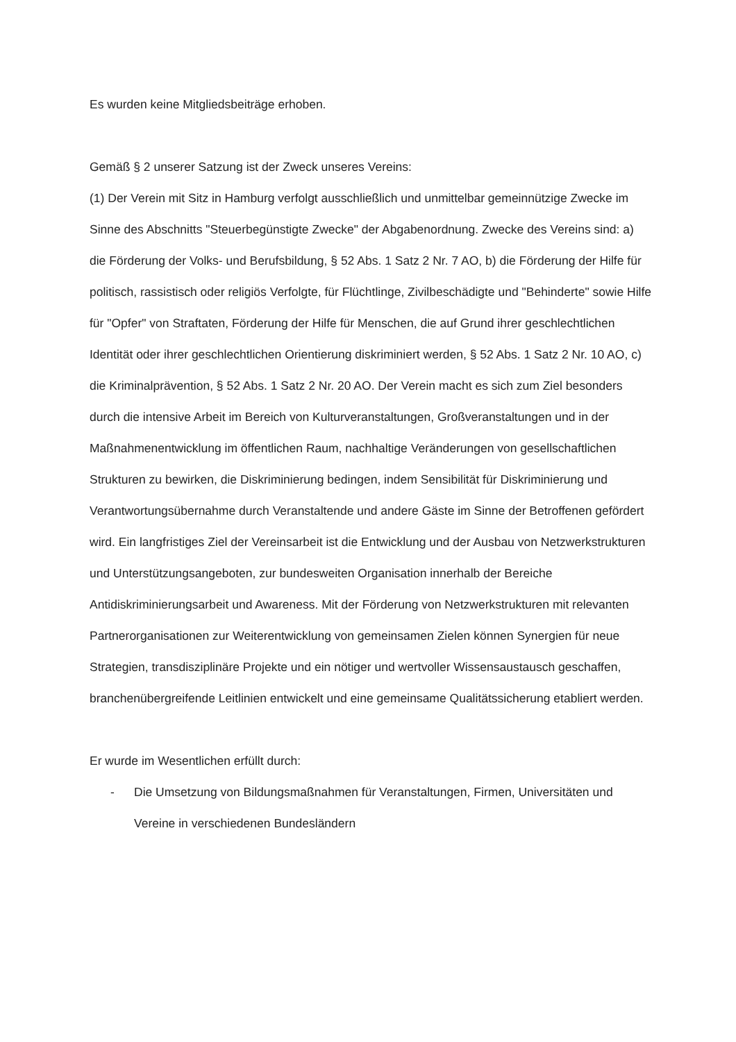Es wurden keine Mitgliedsbeiträge erhoben.
Gemäß § 2 unserer Satzung ist der Zweck unseres Vereins:
(1) Der Verein mit Sitz in Hamburg verfolgt ausschließlich und unmittelbar gemeinnützige Zwecke im Sinne des Abschnitts "Steuerbegünstigte Zwecke" der Abgabenordnung. Zwecke des Vereins sind: a) die Förderung der Volks- und Berufsbildung, § 52 Abs. 1 Satz 2 Nr. 7 AO, b) die Förderung der Hilfe für politisch, rassistisch oder religiös Verfolgte, für Flüchtlinge, Zivilbeschädigte und "Behinderte" sowie Hilfe für "Opfer" von Straftaten, Förderung der Hilfe für Menschen, die auf Grund ihrer geschlechtlichen Identität oder ihrer geschlechtlichen Orientierung diskriminiert werden, § 52 Abs. 1 Satz 2 Nr. 10 AO, c) die Kriminalprävention, § 52 Abs. 1 Satz 2 Nr. 20 AO. Der Verein macht es sich zum Ziel besonders durch die intensive Arbeit im Bereich von Kulturveranstaltungen, Großveranstaltungen und in der Maßnahmenentwicklung im öffentlichen Raum, nachhaltige Veränderungen von gesellschaftlichen Strukturen zu bewirken, die Diskriminierung bedingen, indem Sensibilität für Diskriminierung und Verantwortungsübernahme durch Veranstaltende und andere Gäste im Sinne der Betroffenen gefördert wird. Ein langfristiges Ziel der Vereinsarbeit ist die Entwicklung und der Ausbau von Netzwerkstrukturen und Unterstützungsangeboten, zur bundesweiten Organisation innerhalb der Bereiche Antidiskriminierungsarbeit und Awareness. Mit der Förderung von Netzwerkstrukturen mit relevanten Partnerorganisationen zur Weiterentwicklung von gemeinsamen Zielen können Synergien für neue Strategien, transdisziplinäre Projekte und ein nötiger und wertvoller Wissensaustausch geschaffen, branchenübergreifende Leitlinien entwickelt und eine gemeinsame Qualitätssicherung etabliert werden.
Er wurde im Wesentlichen erfüllt durch:
- Die Umsetzung von Bildungsmaßnahmen für Veranstaltungen, Firmen, Universitäten und Vereine in verschiedenen Bundesländern